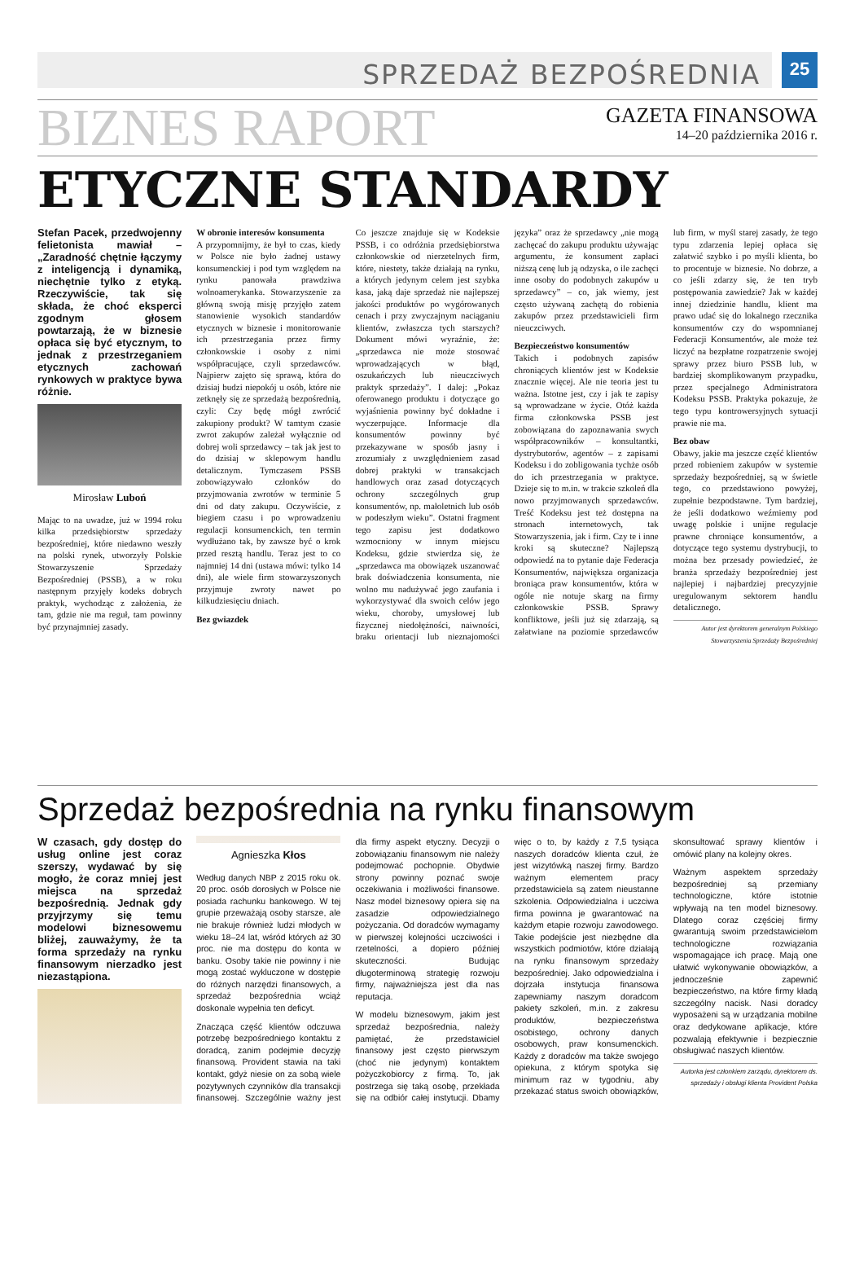SPRZEDAŻ BEZPOŚREDNIA
25
BIZNES RAPORT
GAZETA FINANSOWA
14–20 października 2016 r.
ETYCZNE STANDARDY
Stefan Pacek, przedwojenny felietonista mawiał – „Zaradność chętnie łączymy z inteligencją i dynamiką, niechętnie tylko z etyką. Rzeczywiście, tak się składa, że choć eksperci zgodnym głosem powtarzają, że w biznesie opłaca się być etycznym, to jednak z przestrzeganiem etycznych zachowań rynkowych w praktyce bywa różnie.
Mirosław Luboń
Mając to na uwadze, już w 1994 roku kilka przedsiębiorstw sprzedaży bezpośredniej, które niedawno weszły na polski rynek, utworzyły Polskie Stowarzyszenie Sprzedaży Bezpośredniej (PSSB), a w roku następnym przyjęły kodeks dobrych praktyk, wychodząc z założenia, że tam, gdzie nie ma reguł, tam powinny być przynajmniej zasady.
W obronie interesów konsumenta
A przypomnijmy, że był to czas, kiedy w Polsce nie było żadnej ustawy konsumenckiej i pod tym względem na rynku panowała prawdziwa wolnoamerykanka. Stowarzyszenie za główną swoją misję przyjęło zatem stanowienie wysokich standardów etycznych w biznesie i monitorowanie ich przestrzegania przez firmy członkowskie i osoby z nimi współpracujące, czyli sprzedawców. Najpierw zajęto się sprawą, która do dzisiaj budzi niepokój u osób, które nie zetknęły się ze sprzedażą bezpośrednią, czyli: Czy będę mógł zwrócić zakupiony produkt? W tamtym czasie zwrot zakupów zależał wyłącznie od dobrej woli sprzedawcy – tak jak jest to do dzisiaj w sklepowym handlu detalicznym. Tymczasem PSSB zobowiązywało członków do przyjmowania zwrotów w terminie 5 dni od daty zakupu. Oczywiście, z biegiem czasu i po wprowadzeniu regulacji konsumenckich, ten termin wydłużano tak, by zawsze być o krok przed resztą handlu. Teraz jest to co najmniej 14 dni (ustawa mówi: tylko 14 dni), ale wiele firm stowarzyszonych przyjmuje zwroty nawet po kilkudziesięciu dniach.
Bez gwiazdek
Co jeszcze znajduje się w Kodeksie PSSB, i co odróżnia przedsiębiorstwa członkowskie od nierzetelnych firm, które, niestety, także działają na rynku, a których jedynym celem jest szybka kasa, jaką daje sprzedaż nie najlepszej jakości produktów po wygórowanych cenach i przy zwyczajnym naciąganiu klientów, zwłaszcza tych starszych? Dokument mówi wyraźnie, że: „sprzedawca nie może stosować wprowadzających w błąd, oszukańczych lub nieuczciwych praktyk sprzedaży”. I dalej: „Pokaz oferowanego produktu i dotyczące go wyjaśnienia powinny być dokładne i wyczerpujące. Informacje dla konsumentów powinny być przekazywane w sposób jasny i zrozumiały z uwzględnieniem zasad dobrej praktyki w transakcjach handlowych oraz zasad dotyczących ochrony szczególnych grup konsumentów, np. małoletnich lub osób w podeszłym wieku”. Ostatni fragment tego zapisu jest dodatkowo wzmocniony w innym miejscu Kodeksu, gdzie stwierdza się, że „sprzedawca ma obowiązek uszanować brak doświadczenia konsumenta, nie wolno mu nadużywać jego zaufania i wykorzystywać dla swoich celów jego wieku, choroby, umysłowej lub fizycznej niedołężności, naiwności, braku orientacji lub nieznajomości języka” oraz że sprzedawcy „nie mogą zachęcać do zakupu produktu używając argumentu, że konsument zapłaci niższą cenę lub ją odzyska, o ile zachęci inne osoby do podobnych zakupów u sprzedawcy” – co, jak wiemy, jest często używaną zachętą do robienia zakupów przez przedstawicieli firm nieuczciwych.
Bezpieczeństwo konsumentów
Takich i podobnych zapisów chroniących klientów jest w Kodeksie znacznie więcej. Ale nie teoria jest tu ważna. Istotne jest, czy i jak te zapisy są wprowadzane w życie. Otóż każda firma członkowska PSSB jest zobowiązana do zapoznawania swych współpracowników – konsultantki, dystrybutorów, agentów – z zapisami Kodeksu i do zobligowania tychże osób do ich przestrzegania w praktyce. Dzieje się to m.in. w trakcie szkoleń dla nowo przyjmowanych sprzedawców. Treść Kodeksu jest też dostępna na stronach internetowych, tak Stowarzyszenia, jak i firm. Czy te i inne kroki są skuteczne? Najlepszą odpowiedź na to pytanie daje Federacja Konsumentów, największa organizacja broniąca praw konsumentów, która w ogóle nie notuje skarg na firmy członkowskie PSSB. Sprawy konfliktowe, jeśli już się zdarzają, są załatwiane na poziomie sprzedawców lub firm, w myśl starej zasady, że tego typu zdarzenia lepiej opłaca się załatwić szybko i po myśli klienta, bo to procentuje w biznesie. No dobrze, a co jeśli zdarzy się, że ten tryb postępowania zawiedzie? Jak w każdej innej dziedzinie handlu, klient ma prawo udać się do lokalnego rzecznika konsumentów czy do wspomnianej Federacji Konsumentów, ale może też liczyć na bezpłatne rozpatrzenie swojej sprawy przez biuro PSSB lub, w bardziej skomplikowanym przypadku, przez specjalnego Administratora Kodeksu PSSB. Praktyka pokazuje, że tego typu kontrowersyjnych sytuacji prawie nie ma.
Bez obaw
Obawy, jakie ma jeszcze część klientów przed robieniem zakupów w systemie sprzedaży bezpośredniej, są w świetle tego, co przedstawiono powyżej, zupełnie bezpodstawne. Tym bardziej, że jeśli dodatkowo weźmiemy pod uwagę polskie i unijne regulacje prawne chroniące konsumentów, a dotyczące tego systemu dystrybucji, to można bez przesady powiedzieć, że branża sprzedaży bezpośredniej jest najlepiej i najbardziej precyzyjnie uregulowanym sektorem handlu detalicznego.
Autor jest dyrektorem generalnym Polskiego Stowarzyszenia Sprzedaży Bezpośredniej
Sprzedaż bezpośrednia na rynku finansowym
W czasach, gdy dostęp do usług online jest coraz szerszy, wydawać by się mogło, że coraz mniej jest miejsca na sprzedaż bezpośrednią. Jednak gdy przyjrzymy się temu modelowi biznesowemu bliżej, zauważymy, że ta forma sprzedaży na rynku finansowym nierzadko jest niezastąpiona.
Agnieszka Kłos
Według danych NBP z 2015 roku ok. 20 proc. osób dorosłych w Polsce nie posiada rachunku bankowego. W tej grupie przeważają osoby starsze, ale nie brakuje również ludzi młodych w wieku 18–24 lat, wśród których aż 30 proc. nie ma dostępu do konta w banku. Osoby takie nie powinny i nie mogą zostać wykluczone w dostępie do różnych narzędzi finansowych, a sprzedaż bezpośrednia wciąż doskonale wypełnia ten deficyt.
Znacząca część klientów odczuwa potrzebę bezpośredniego kontaktu z doradcą, zanim podejmie decyzję finansową. Provident stawia na taki kontakt, gdyż niesie on za sobą wiele pozytywnych czynników dla transakcji finansowej. Szczególnie ważny jest dla firmy aspekt etyczny. Decyzji o zobowiązaniu finansowym nie należy podejmować pochopnie. Obydwie strony powinny poznać swoje oczekiwania i możliwości finansowe. Nasz model biznesowy opiera się na zasadzie odpowiedzialnego pożyczania. Od doradców wymagamy w pierwszej kolejności uczciwości i rzetelności, a dopiero później skuteczności. Budując długoterminową strategię rozwoju firmy, najważniejsza jest dla nas reputacja.
W modelu biznesowym, jakim jest sprzedaż bezpośrednia, należy pamiętać, że przedstawiciel finansowy jest często pierwszym (choć nie jedynym) kontaktem pożyczkobiorcy z firmą. To, jak postrzega się taką osobę, przekłada się na odbiór całej instytucji. Dbamy więc o to, by każdy z 7,5 tysiąca naszych doradców klienta czuł, że jest wizytówką naszej firmy. Bardzo ważnym elementem pracy przedstawiciela są zatem nieustanne szkolenia. Odpowiedzialna i uczciwa firma powinna je gwarantować na każdym etapie rozwoju zawodowego. Takie podejście jest niezbędne dla wszystkich podmiotów, które działają na rynku finansowym sprzedaży bezpośredniej. Jako odpowiedzialna i dojrzała instytucja finansowa zapewniamy naszym doradcom pakiety szkoleń, m.in. z zakresu produktów, bezpieczeństwa osobistego, ochrony danych osobowych, praw konsumenckich. Każdy z doradców ma także swojego opiekuna, z którym spotyka się minimum raz w tygodniu, aby przekazać status swoich obowiązków, skonsultować sprawy klientów i omówić plany na kolejny okres.
Ważnym aspektem sprzedaży bezpośredniej są przemiany technologiczne, które istotnie wpływają na ten model biznesowy. Dlatego coraz częściej firmy gwarantują swoim przedstawicielom technologiczne rozwiązania wspomagające ich pracę. Mają one ułatwić wykonywanie obowiązków, a jednocześnie zapewnić bezpieczeństwo, na które firmy kładą szczególny nacisk. Nasi doradcy wyposażeni są w urządzania mobilne oraz dedykowane aplikacje, które pozwalają efektywnie i bezpiecznie obsługiwać naszych klientów.
Autorka jest członkiem zarządu, dyrektorem ds. sprzedaży i obsługi klienta Provident Polska